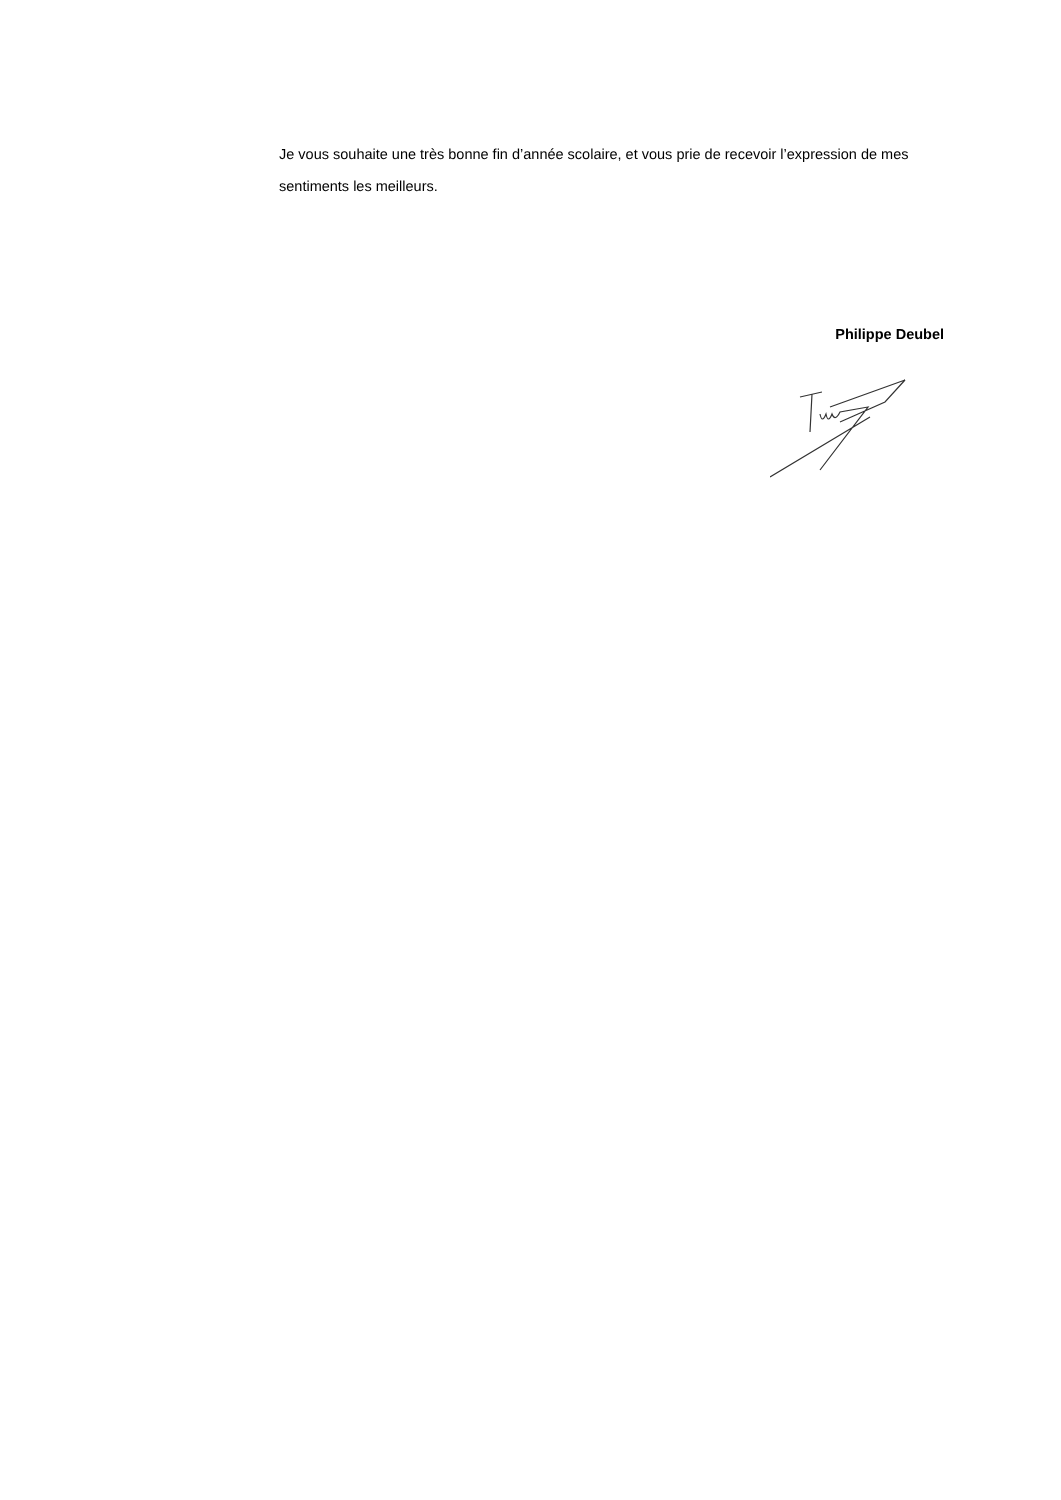Je vous souhaite une très bonne fin d’année scolaire, et vous prie de recevoir l’expression de mes sentiments les meilleurs.
Philippe Deubel